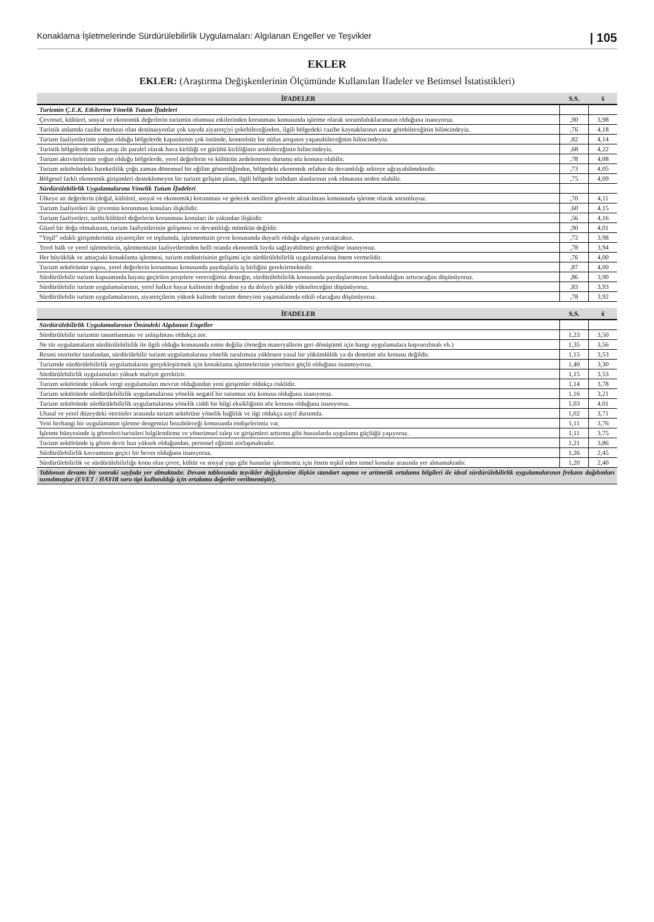Konaklama İşletmelerinde Sürdürülebilirlik Uygulamaları: Algılanan Engeller ve Teşvikler | 105
EKLER
EKLER: (Araştırma Değişkenlerinin Ölçümünde Kullanılan İfadeler ve Betimsel İstatistikleri)
| İFADELER | S.S. | x̄ |
| --- | --- | --- |
| Turizmin Ç.E.K. Etkilerine Yönelik Tutum İfadeleri | | |
| Çevresel, kültürel, sosyal ve ekonomik değerlerin turizmin olumsuz etkilerinden korunması konusunda işletme olarak sorumluluklarımızın olduğuna inanıyoruz. | ,90 | 3,98 |
| Turistik anlamda cazibe merkezi olan destinasyonlar çok sayıda ziyaretçiyi çekebileceğinden, ilgili bölgedeki cazibe kaynaklarının zarar görebileceğinin bilincindeyiz. | ,76 | 4,18 |
| Turizm faaliyetlerinin yoğun olduğu bölgelerde kapasitenin çok üstünde, kontrolsüz bir nüfus artışının yaşanabileceğinin bilincindeyiz. | ,82 | 4,14 |
| Turistik bölgelerde nüfus artışı ile paralel olarak hava kirliliği ve gürültü kirliliğinin artabileceğinin bilincindeyiz. | ,68 | 4,22 |
| Turizm aktivitelerinin yoğun olduğu bölgelerde, yerel değerlerin ve kültürün zedelenmesi durumu söz konusu olabilir. | ,78 | 4,08 |
| Turizm sektöründeki hareketlilik çoğu zaman dönemsel bir eğilim gösterdiğinden, bölgedeki ekonomik refahın da devamlılığı sekteye uğrayabilmektedir. | ,73 | 4,05 |
| Bölgesel farklı ekonomik girişimleri desteklemeyen bir turizm gelişim planı, ilgili bölgede istihdam alanlarının yok olmasına neden olabilir. | ,75 | 4,09 |
| Sürdürülebilirlik Uygulamalarına Yönelik Tutum İfadeleri | | |
| Ülkeye ait değerlerin (doğal, kültürel, sosyal ve ekonomik) korunması ve gelecek nesillere güvenle aktarılması konusunda işletme olarak sorumluyuz. | ,70 | 4,11 |
| Turizm faaliyetleri ile çevrenin korunması konuları ilişkilidir. | ,60 | 4,15 |
| Turizm faaliyetleri, tarihi/kültürel değerlerin korunması konuları ile yakından ilişkidir. | ,56 | 4,16 |
| Güzel bir doğa olmaksızın, turizm faaliyetlerinin gelişmesi ve devamlılığı mümkün değildir. | ,90 | 4,01 |
| “Yeşil” odaklı girişimlerimiz ziyaretçiler ve toplumda, işletmemizin çevre konusunda duyarlı olduğu algısını yaratacaktır. | ,72 | 3,98 |
| Yerel halk ve yerel işletmelerin, işletmemizin faaliyetlerinden belli oranda ekonomik fayda sağlayabilmesi gerektiğine inanıyoruz. | ,78 | 3,94 |
| Her büyüklük ve amaçtaki konaklama işletmesi, turizm endüstrisinin gelişimi için sürdürülebilirlik uygulamalarına önem vermelidir. | ,76 | 4,00 |
| Turizm sektörünün yapısı, yerel değerlerin korunması konusunda paydaşlarla iş birliğini gerektirmektedir. | ,87 | 4,00 |
| Sürdürülebilir turizm kapsamında hayata geçirilen projelere vereceğimiz desteğin, sürdürülebilirlik konusunda paydaşlarımızın farkındalığını arttıracağını düşünüyoruz. | ,86 | 3,90 |
| Sürdürülebilir turizm uygulamalarının, yerel halkın hayat kalitesini doğrudan ya da dolaylı şekilde yükselteceğini düşünüyoruz. | ,83 | 3,93 |
| Sürdürülebilir turizm uygulamalarının, ziyaretçilerin yüksek kalitede turizm deneyimi yaşamalarında etkili olacağını düşünüyoruz. | ,78 | 3,92 |
| İFADELER | S.S. | x̄ |
| --- | --- | --- |
| Sürdürülebilirlik Uygulamalarının Önündeki Algılanan Engeller | | |
| Sürdürülebilir turizmin tanımlanması ve anlaşılması oldukça zor. | 1,23 | 3,50 |
| Ne tür uygulamaların sürdürülebilirlik ile ilgili olduğu konusunda emin değiliz (örneğin materyallerin geri dönüşümü için hangi uygulamalara başvurulmalı vb.) | 1,35 | 3,56 |
| Resmi otoriteler tarafından, sürdürülebilir turizm uygulamalarına yönelik tarafımıza yüklenen yasal bir yükümlülük ya da denetim söz konusu değildir. | 1,15 | 3,53 |
| Turizmde sürdürülebilirlik uygulamalarını gerçekleştirmek için konaklama işletmelerinin yeterince güçlü olduğuna inanmıyoruz. | 1,40 | 3,30 |
| Sürdürülebilirlik uygulamaları yüksek maliyet gerektirir. | 1,15 | 3,53 |
| Turizm sektöründe yüksek vergi uygulamaları mevcut olduğundan yeni girişimler oldukça risklidir. | 1,14 | 3,78 |
| Turizm sektöründe sürdürülebilirlik uygulamalarına yönelik negatif bir tutumun söz konusu olduğuna inanıyoruz. | 1,16 | 3,21 |
| Turizm sektöründe sürdürülebilirlik uygulamalarına yönelik ciddi bir bilgi eksikliğinin söz konusu olduğuna inanıyoruz. | 1,03 | 4,01 |
| Ulusal ve yerel düzeydeki otoriteler arasında turizm sektörüne yönelik bağlılık ve ilgi oldukça zayıf durumda. | 1,02 | 3,71 |
| Yeni herhangi bir uygulamanın işletme dengemizi bozabileceği konusunda endişelerimiz var. | 1,11 | 3,76 |
| İşletme bünyesinde iş görenleri/turistleri bilgilendirme ve yönetimsel talep ve girişimleri arttırma gibi hususlarda uygulama güçlüğü yaşıyoruz. | 1,11 | 3,75 |
| Turizm sektöründe iş gören devir hızı yüksek olduğundan, personel eğitimi zorlaşmaktadır. | 1,21 | 3,86 |
| Sürdürülebilirlik kavramının geçici bir heves olduğuna inanıyoruz. | 1,26 | 2,45 |
| Sürdürülebilirlik ve sürdürülebilirliğe konu olan çevre, kültür ve sosyal yapı gibi hususlar işletmemiz için önem teşkil eden temel konular arasında yer almamaktadır. | 1,20 | 2,40 |
| Tablonun devamı bir sonraki sayfada yer almaktadır. Devam tablosunda teşvikler değişkenine ilişkin standart sapma ve aritmetik ortalama bilgileri ile ideal sürdürülebilirlik uygulamalarının frekans dağılımları sunulmuştur (EVET / HAYIR soru tipi kullanıldığı için ortalama değerler verilmemiştir). | | |